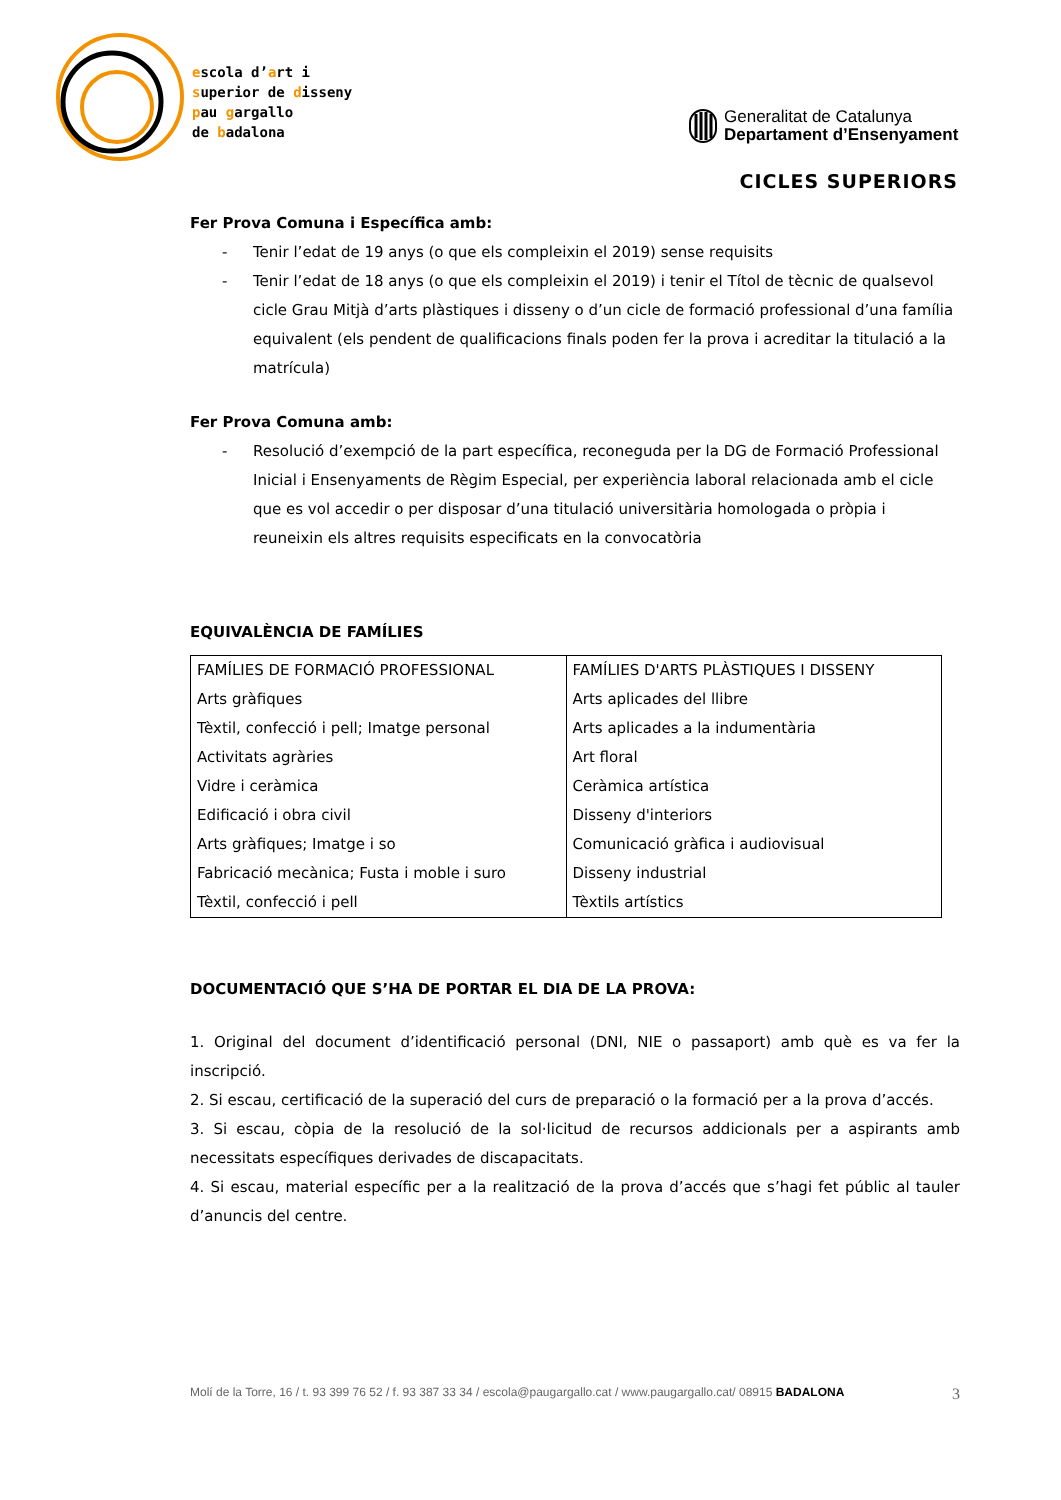escola d’art i
superior de disseny
pau gargallo
de badalona
Generalitat de Catalunya
Departament d’Ensenyament
CICLES SUPERIORS
Fer Prova Comuna i Específica amb:
- Tenir l’edat de 19 anys (o que els compleixin el 2019) sense requisits
- Tenir l’edat de 18 anys (o que els compleixin el 2019) i tenir el Títol de tècnic de qualsevol cicle Grau Mitjà d’arts plàstiques i disseny o d’un cicle de formació professional d’una família equivalent (els pendent de qualificacions finals poden fer la prova i acreditar la titulació a la matrícula)
Fer Prova Comuna amb:
- Resolució d’exempció de la part específica, reconeguda per la DG de Formació Professional Inicial i Ensenyaments de Règim Especial, per experiència laboral relacionada amb el cicle que es vol accedir o per disposar d’una titulació universitària homologada o pròpia i reuneixin els altres requisits especificats en la convocatòria
EQUIVALÈNCIA DE FAMÍLIES
| FAMÍLIES DE FORMACIÓ PROFESSIONAL Arts gràfiques Tèxtil, confecció i pell; Imatge personal Activitats agràries Vidre i ceràmica Edificació i obra civil Arts gràfiques; Imatge i so Fabricació mecànica; Fusta i moble i suro Tèxtil, confecció i pell | FAMÍLIES D'ARTS PLÀSTIQUES I DISSENY Arts aplicades del llibre Arts aplicades a la indumentària Art floral Ceràmica artística Disseny d'interiors Comunicació gràfica i audiovisual Disseny industrial Tèxtils artístics |
DOCUMENTACIÓ QUE S’HA DE PORTAR EL DIA DE LA PROVA:
1. Original del document d’identificació personal (DNI, NIE o passaport) amb què es va fer la inscripció.
2. Si escau, certificació de la superació del curs de preparació o la formació per a la prova d’accés.
3. Si escau, còpia de la resolució de la sol·licitud de recursos addicionals per a aspirants amb necessitats específiques derivades de discapacitats.
4. Si escau, material específic per a la realització de la prova d’accés que s’hagi fet públic al tauler d’anuncis del centre.
Molí de la Torre, 16 / t. 93 399 76 52 / f. 93 387 33 34 / escola@paugargallo.cat / www.paugargallo.cat/ 08915 BADALONA 3